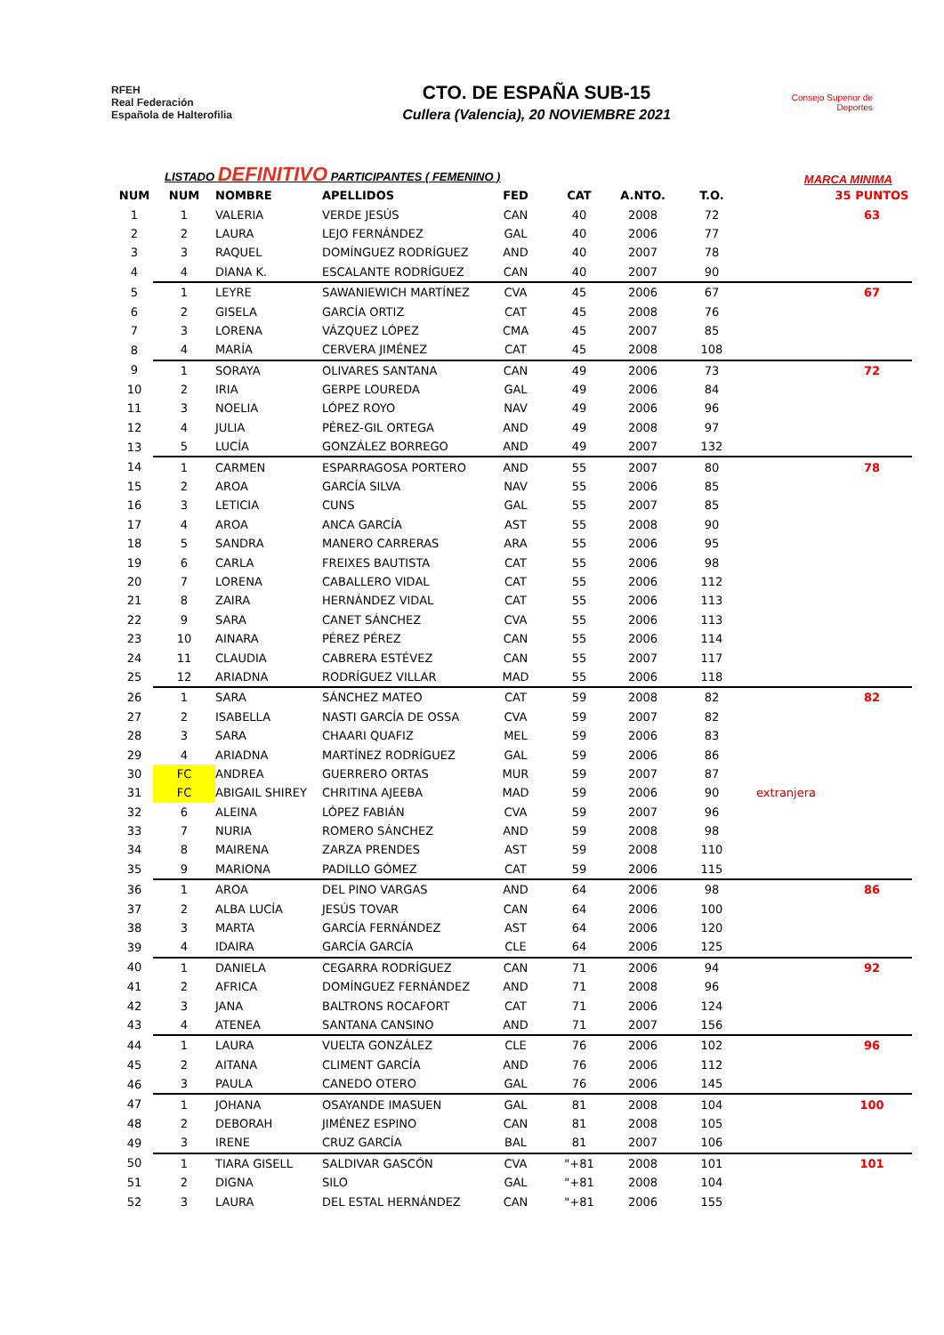RFEH
Real Federación
Española de Halterofilia
CTO. DE ESPAÑA SUB-15
Cullera (Valencia), 20 NOVIEMBRE 2021
Consejo Superior de Deportes
LISTADO DEFINITIVO PARTICIPANTES ( FEMENINO ) MARCA MINIMA
| NUM | NUM | NOMBRE | APELLIDOS | FED | CAT | A.NTO. | T.O. | | 35 PUNTOS |
| --- | --- | --- | --- | --- | --- | --- | --- | --- | --- |
| 1 | 1 | VALERIA | VERDE JESÚS | CAN | 40 | 2008 | 72 | | 63 |
| 2 | 2 | LAURA | LEJO FERNÁNDEZ | GAL | 40 | 2006 | 77 | | |
| 3 | 3 | RAQUEL | DOMÍNGUEZ RODRÍGUEZ | AND | 40 | 2007 | 78 | | |
| 4 | 4 | DIANA K. | ESCALANTE RODRÍGUEZ | CAN | 40 | 2007 | 90 | | |
| 5 | 1 | LEYRE | SAWANIEWICH MARTÍNEZ | CVA | 45 | 2006 | 67 | | 67 |
| 6 | 2 | GISELA | GARCÍA ORTIZ | CAT | 45 | 2008 | 76 | | |
| 7 | 3 | LORENA | VÁZQUEZ LÓPEZ | CMA | 45 | 2007 | 85 | | |
| 8 | 4 | MARÍA | CERVERA JIMÉNEZ | CAT | 45 | 2008 | 108 | | |
| 9 | 1 | SORAYA | OLIVARES SANTANA | CAN | 49 | 2006 | 73 | | 72 |
| 10 | 2 | IRIA | GERPE LOUREDA | GAL | 49 | 2006 | 84 | | |
| 11 | 3 | NOELIA | LÓPEZ ROYO | NAV | 49 | 2006 | 96 | | |
| 12 | 4 | JULIA | PÉREZ-GIL ORTEGA | AND | 49 | 2008 | 97 | | |
| 13 | 5 | LUCÍA | GONZÁLEZ BORREGO | AND | 49 | 2007 | 132 | | |
| 14 | 1 | CARMEN | ESPARRAGOSA PORTERO | AND | 55 | 2007 | 80 | | 78 |
| 15 | 2 | AROA | GARCÍA SILVA | NAV | 55 | 2006 | 85 | | |
| 16 | 3 | LETICIA | CUNS | GAL | 55 | 2007 | 85 | | |
| 17 | 4 | AROA | ANCA GARCÍA | AST | 55 | 2008 | 90 | | |
| 18 | 5 | SANDRA | MANERO CARRERAS | ARA | 55 | 2006 | 95 | | |
| 19 | 6 | CARLA | FREIXES BAUTISTA | CAT | 55 | 2006 | 98 | | |
| 20 | 7 | LORENA | CABALLERO VIDAL | CAT | 55 | 2006 | 112 | | |
| 21 | 8 | ZAIRA | HERNÁNDEZ VIDAL | CAT | 55 | 2006 | 113 | | |
| 22 | 9 | SARA | CANET SÁNCHEZ | CVA | 55 | 2006 | 113 | | |
| 23 | 10 | AINARA | PÉREZ PÉREZ | CAN | 55 | 2006 | 114 | | |
| 24 | 11 | CLAUDIA | CABRERA ESTÉVEZ | CAN | 55 | 2007 | 117 | | |
| 25 | 12 | ARIADNA | RODRÍGUEZ VILLAR | MAD | 55 | 2006 | 118 | | |
| 26 | 1 | SARA | SÁNCHEZ MATEO | CAT | 59 | 2008 | 82 | | 82 |
| 27 | 2 | ISABELLA | NASTI GARCÍA DE OSSA | CVA | 59 | 2007 | 82 | | |
| 28 | 3 | SARA | CHAARI QUAFIZ | MEL | 59 | 2006 | 83 | | |
| 29 | 4 | ARIADNA | MARTÍNEZ RODRÍGUEZ | GAL | 59 | 2006 | 86 | | |
| 30 | FC | ANDREA | GUERRERO ORTAS | MUR | 59 | 2007 | 87 | | |
| 31 | FC | ABIGAIL SHIREY | CHRITINA AJEEBA | MAD | 59 | 2006 | 90 | extranjera | |
| 32 | 6 | ALEINA | LÓPEZ FABIÁN | CVA | 59 | 2007 | 96 | | |
| 33 | 7 | NURIA | ROMERO SÁNCHEZ | AND | 59 | 2008 | 98 | | |
| 34 | 8 | MAIRENA | ZARZA PRENDES | AST | 59 | 2008 | 110 | | |
| 35 | 9 | MARIONA | PADILLO GÓMEZ | CAT | 59 | 2006 | 115 | | |
| 36 | 1 | AROA | DEL PINO VARGAS | AND | 64 | 2006 | 98 | | 86 |
| 37 | 2 | ALBA LUCÍA | JESÚS TOVAR | CAN | 64 | 2006 | 100 | | |
| 38 | 3 | MARTA | GARCÍA FERNÁNDEZ | AST | 64 | 2006 | 120 | | |
| 39 | 4 | IDAIRA | GARCÍA GARCÍA | CLE | 64 | 2006 | 125 | | |
| 40 | 1 | DANIELA | CEGARRA RODRÍGUEZ | CAN | 71 | 2006 | 94 | | 92 |
| 41 | 2 | AFRICA | DOMÍNGUEZ FERNÁNDEZ | AND | 71 | 2008 | 96 | | |
| 42 | 3 | JANA | BALTRONS ROCAFORT | CAT | 71 | 2006 | 124 | | |
| 43 | 4 | ATENEA | SANTANA CANSINO | AND | 71 | 2007 | 156 | | |
| 44 | 1 | LAURA | VUELTA GONZÁLEZ | CLE | 76 | 2006 | 102 | | 96 |
| 45 | 2 | AITANA | CLIMENT GARCÍA | AND | 76 | 2006 | 112 | | |
| 46 | 3 | PAULA | CANEDO OTERO | GAL | 76 | 2006 | 145 | | |
| 47 | 1 | JOHANA | OSAYANDE IMASUEN | GAL | 81 | 2008 | 104 | | 100 |
| 48 | 2 | DEBORAH | JIMÉNEZ ESPINO | CAN | 81 | 2008 | 105 | | |
| 49 | 3 | IRENE | CRUZ GARCÍA | BAL | 81 | 2007 | 106 | | |
| 50 | 1 | TIARA GISELL | SALDIVAR GASCÓN | CVA | "+81 | 2008 | 101 | | 101 |
| 51 | 2 | DIGNA | SILO | GAL | "+81 | 2008 | 104 | | |
| 52 | 3 | LAURA | DEL ESTAL HERNÁNDEZ | CAN | "+81 | 2006 | 155 | | |